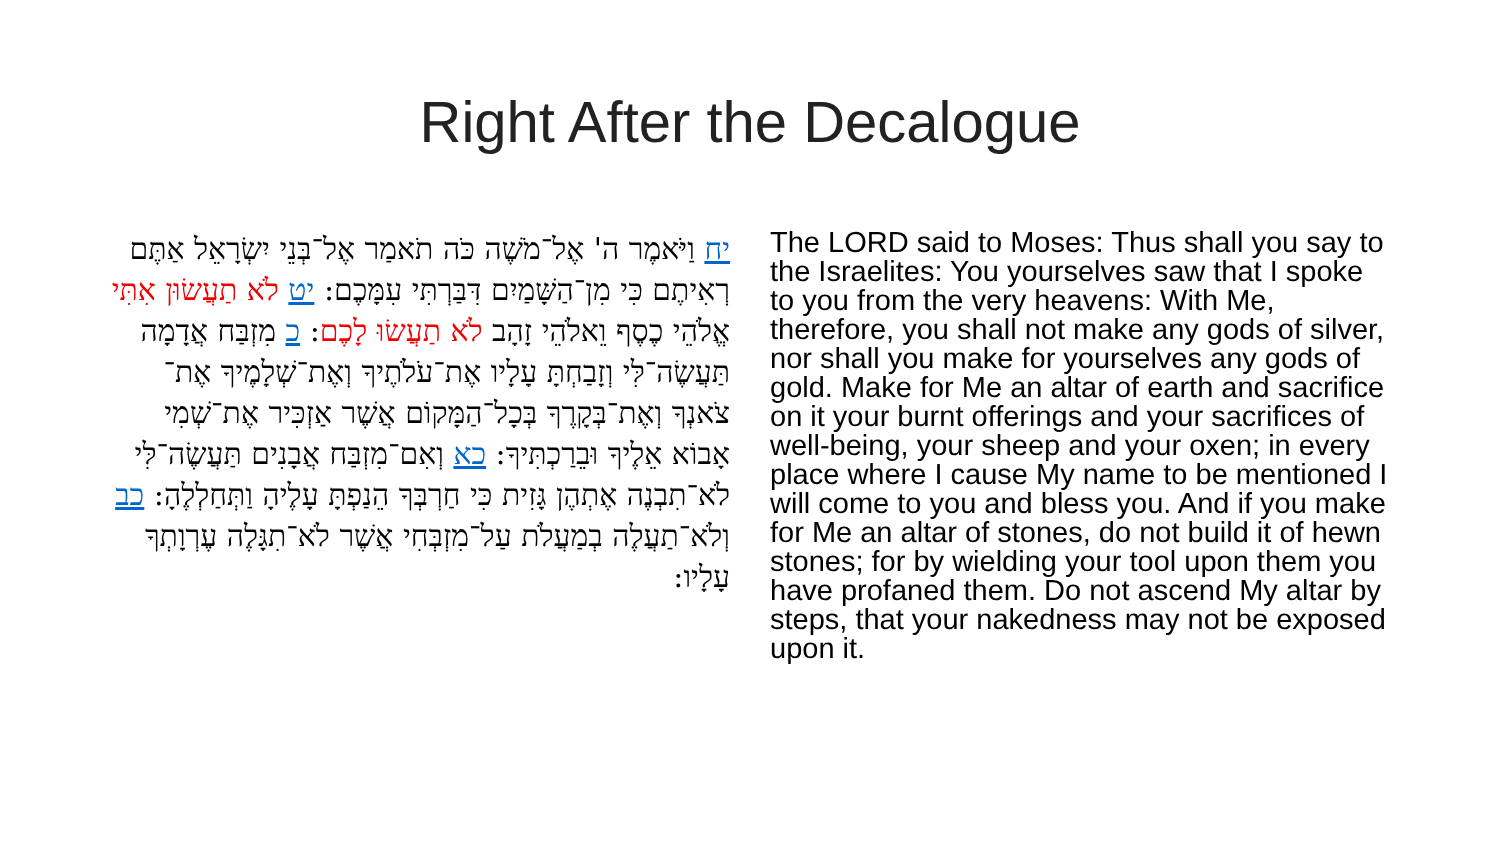Right After the Decalogue
יח וַיֹּאמֶר ה' אֶל־מֹשֶׁה כֹּה תֹאמַר אֶל־בְּנֵי יִשְׂרָאֵל אַתֶּם רְאִיתֶם כִּי מִן־הַשָּׁמַיִם דִּבַּרְתִּי עִמָּכֶם: יט לֹא תַעֲשׂוּן אִתִּי אֱלֹהֵי כֶסֶף וֵאלֹהֵי זָהָב לֹא תַעֲשׂוּ לָכֶם: כ מִזְבַּח אֲדָמָה תַּעֲשֶׂה־לִּי וְזָבַחְתָּ עָלָיו אֶת־עֹלֹתֶיךָ וְאֶת־שְׁלָמֶיךָ אֶת־צֹאנְךָ וְאֶת־בְּקָרֶךָ בְּכָל־הַמָּקוֹם אֲשֶׁר אַזְכִּיר אֶת־שְׁמִי אָבוֹא אֵלֶיךָ וּבֵרַכְתִּיךָ: כא וְאִם־מִזְבַּח אֲבָנִים תַּעֲשֶׂה־לִּי לֹא־תִבְנֶה אֶתְהֶן גָּזִית כִּי חַרְבְּךָ הֵנַפְתָּ עָלֶיהָ וַתְּחַלְלֶהָ: כב וְלֹא־תַעֲלֶה בְמַעֲלֹת עַל־מִזְבְּחִי אֲשֶׁר לֹא־תִגָּלֶה עֶרְוָתְךָ עָלָיו:
The LORD said to Moses: Thus shall you say to the Israelites: You yourselves saw that I spoke to you from the very heavens: With Me, therefore, you shall not make any gods of silver, nor shall you make for yourselves any gods of gold. Make for Me an altar of earth and sacrifice on it your burnt offerings and your sacrifices of well-being, your sheep and your oxen; in every place where I cause My name to be mentioned I will come to you and bless you. And if you make for Me an altar of stones, do not build it of hewn stones; for by wielding your tool upon them you have profaned them. Do not ascend My altar by steps, that your nakedness may not be exposed upon it.